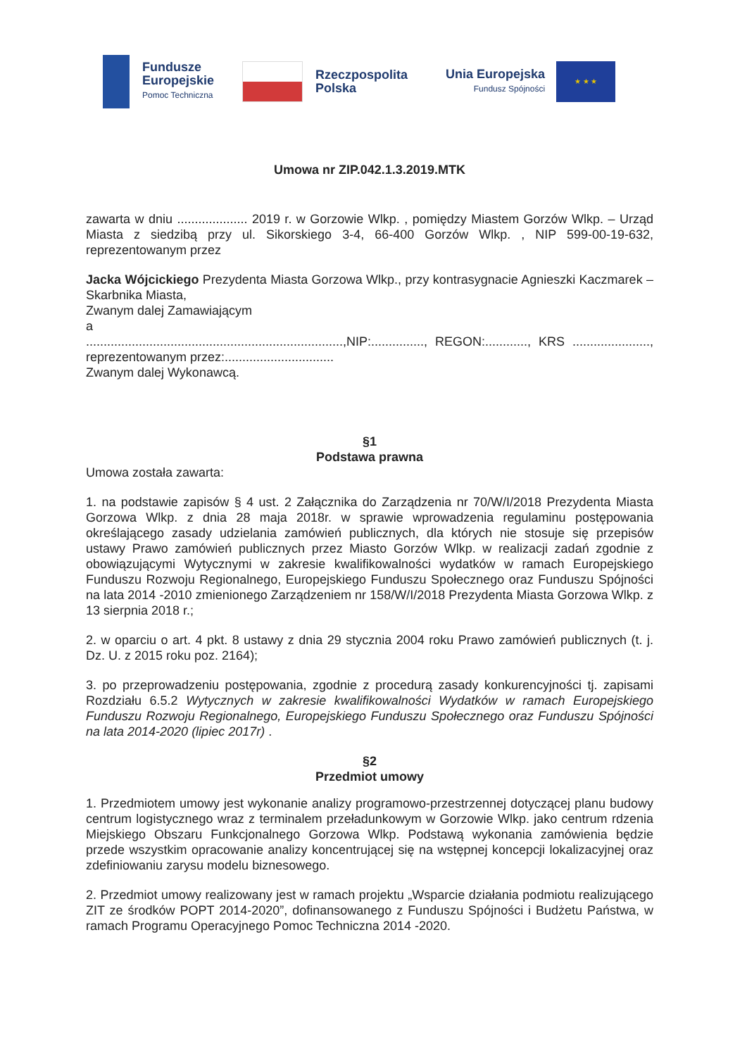Fundusze
Europejskie
Pomoc Techniczna
Rzeczpospolita
Polska
Unia Europejska
Fundusz Spójności
★ ★ ★
Umowa nr ZIP.042.1.3.2019.MTK
zawarta w dniu .................... 2019 r. w Gorzowie Wlkp. , pomiędzy Miastem Gorzów Wlkp. – Urząd Miasta z siedzibą przy ul. Sikorskiego 3-4, 66-400 Gorzów Wlkp. , NIP 599-00-19-632, reprezentowanym przez
Jacka Wójcickiego Prezydenta Miasta Gorzowa Wlkp., przy kontrasygnacie Agnieszki Kaczmarek – Skarbnika Miasta,
Zwanym dalej Zamawiającym
a
.........................................................................,NIP:..............., REGON:............, KRS ......................, reprezentowanym przez:...............................
Zwanym dalej Wykonawcą.
§1
Podstawa prawna
Umowa została zawarta:
1. na podstawie zapisów § 4 ust. 2 Załącznika do Zarządzenia nr 70/W/I/2018 Prezydenta Miasta Gorzowa Wlkp. z dnia 28 maja 2018r. w sprawie wprowadzenia regulaminu postępowania określającego zasady udzielania zamówień publicznych, dla których nie stosuje się przepisów ustawy Prawo zamówień publicznych przez Miasto Gorzów Wlkp. w realizacji zadań zgodnie z obowiązującymi Wytycznymi w zakresie kwalifikowalności wydatków w ramach Europejskiego Funduszu Rozwoju Regionalnego, Europejskiego Funduszu Społecznego oraz Funduszu Spójności na lata 2014 -2010 zmienionego Zarządzeniem nr 158/W/I/2018 Prezydenta Miasta Gorzowa Wlkp. z 13 sierpnia 2018 r.;
2. w oparciu o art. 4 pkt. 8 ustawy z dnia 29 stycznia 2004 roku Prawo zamówień publicznych (t. j. Dz. U. z 2015 roku poz. 2164);
3. po przeprowadzeniu postępowania, zgodnie z procedurą zasady konkurencyjności tj. zapisami Rozdziału 6.5.2 Wytycznych w zakresie kwalifikowalności Wydatków w ramach Europejskiego Funduszu Rozwoju Regionalnego, Europejskiego Funduszu Społecznego oraz Funduszu Spójności na lata 2014-2020 (lipiec 2017r) .
§2
Przedmiot umowy
1. Przedmiotem umowy jest wykonanie analizy programowo-przestrzennej dotyczącej planu budowy centrum logistycznego wraz z terminalem przeładunkowym w Gorzowie Wlkp. jako centrum rdzenia Miejskiego Obszaru Funkcjonalnego Gorzowa Wlkp. Podstawą wykonania zamówienia będzie przede wszystkim opracowanie analizy koncentrującej się na wstępnej koncepcji lokalizacyjnej oraz zdefiniowaniu zarysu modelu biznesowego.
2. Przedmiot umowy realizowany jest w ramach projektu „Wsparcie działania podmiotu realizującego ZIT ze środków POPT 2014-2020”, dofinansowanego z Funduszu Spójności i Budżetu Państwa, w ramach Programu Operacyjnego Pomoc Techniczna 2014 -2020.